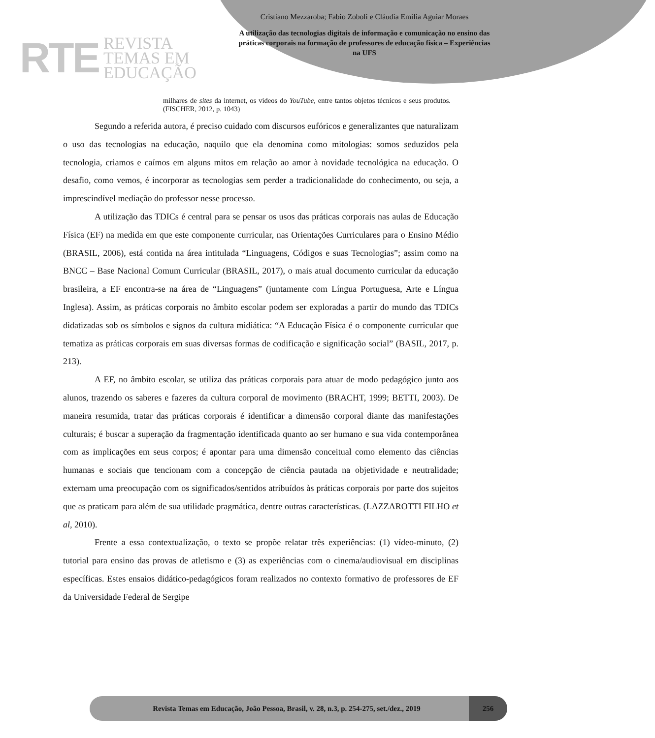RTE REVISTA
TEMAS EM
EDUCAÇÃO
Cristiano Mezzaroba; Fabio Zoboli e Cláudia Emília Aguiar Moraes
A utilização das tecnologias digitais de informação e comunicação no ensino das práticas corporais na formação de professores de educação física – Experiências na UFS
milhares de sites da internet, os vídeos do YouTube, entre tantos objetos técnicos e seus produtos. (FISCHER, 2012, p. 1043)
Segundo a referida autora, é preciso cuidado com discursos eufóricos e generalizantes que naturalizam o uso das tecnologias na educação, naquilo que ela denomina como mitologias: somos seduzidos pela tecnologia, criamos e caímos em alguns mitos em relação ao amor à novidade tecnológica na educação. O desafio, como vemos, é incorporar as tecnologias sem perder a tradicionalidade do conhecimento, ou seja, a imprescindível mediação do professor nesse processo.
A utilização das TDICs é central para se pensar os usos das práticas corporais nas aulas de Educação Física (EF) na medida em que este componente curricular, nas Orientações Curriculares para o Ensino Médio (BRASIL, 2006), está contida na área intitulada “Linguagens, Códigos e suas Tecnologias”; assim como na BNCC – Base Nacional Comum Curricular (BRASIL, 2017), o mais atual documento curricular da educação brasileira, a EF encontra-se na área de “Linguagens” (juntamente com Língua Portuguesa, Arte e Língua Inglesa). Assim, as práticas corporais no âmbito escolar podem ser exploradas a partir do mundo das TDICs didatizadas sob os símbolos e signos da cultura midiática: “A Educação Física é o componente curricular que tematiza as práticas corporais em suas diversas formas de codificação e significação social” (BASIL, 2017, p. 213).
A EF, no âmbito escolar, se utiliza das práticas corporais para atuar de modo pedagógico junto aos alunos, trazendo os saberes e fazeres da cultura corporal de movimento (BRACHT, 1999; BETTI, 2003). De maneira resumida, tratar das práticas corporais é identificar a dimensão corporal diante das manifestações culturais; é buscar a superação da fragmentação identificada quanto ao ser humano e sua vida contemporânea com as implicações em seus corpos; é apontar para uma dimensão conceitual como elemento das ciências humanas e sociais que tencionam com a concepção de ciência pautada na objetividade e neutralidade; externam uma preocupação com os significados/sentidos atribuídos às práticas corporais por parte dos sujeitos que as praticam para além de sua utilidade pragmática, dentre outras características. (LAZZAROTTI FILHO et al, 2010).
Frente a essa contextualização, o texto se propõe relatar três experiências: (1) vídeo-minuto, (2) tutorial para ensino das provas de atletismo e (3) as experiências com o cinema/audiovisual em disciplinas específicas. Estes ensaios didático-pedagógicos foram realizados no contexto formativo de professores de EF da Universidade Federal de Sergipe
Revista Temas em Educação, João Pessoa, Brasil, v. 28, n.3, p. 254-275, set./dez., 2019
256